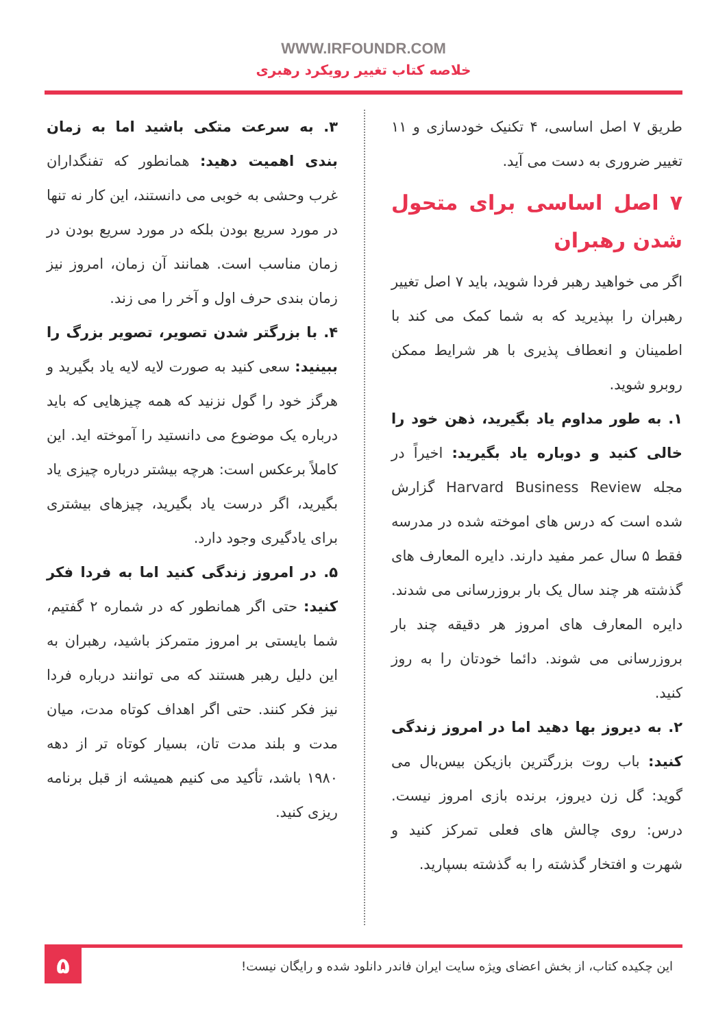WWW.IRFOUNDR.COM
خلاصه کتاب تغییر رویکرد رهبری
طریق ۷ اصل اساسی، ۴ تکنیک خودسازی و ۱۱ تغییر ضروری به دست می آید.
۷ اصل اساسی برای متحول شدن رهبران
اگر می خواهید رهبر فردا شوید، باید ۷ اصل تغییر رهبران را بپذیرید که به شما کمک می کند با اطمینان و انعطاف پذیری با هر شرایط ممکن روبرو شوید.
۱. به طور مداوم یاد بگیرید، ذهن خود را خالی کنید و دوباره یاد بگیرید: اخیراً در مجله Harvard Business Review گزارش شده است که درس های اموخته شده در مدرسه فقط ۵ سال عمر مفید دارند. دایره المعارف های گذشته هر چند سال یک بار بروزرسانی می شدند. دایره المعارف های امروز هر دقیقه چند بار بروزرسانی می شوند. دائما خودتان را به روز کنید.
۲. به دیروز بها دهید اما در امروز زندگی کنید: باب روت بزرگترین بازیکن بیس‌بال می گوید: گل زن دیروز، برنده بازی امروز نیست. درس: روی چالش های فعلی تمرکز کنید و شهرت و افتخار گذشته را به گذشته بسپارید.
۳. به سرعت متکی باشید اما به زمان بندی اهمیت دهید: همانطور که تفنگداران غرب وحشی به خوبی می دانستند، این کار نه تنها در مورد سریع بودن بلکه در مورد سریع بودن در زمان مناسب است. همانند آن زمان، امروز نیز زمان بندی حرف اول و آخر را می زند.
۴. با بزرگتر شدن تصویر، تصویر بزرگ را ببینید: سعی کنید به صورت لایه لایه یاد بگیرید و هرگز خود را گول نزنید که همه چیزهایی که باید درباره یک موضوع می دانستید را آموخته اید. این کاملاً برعکس است: هرچه بیشتر درباره چیزی یاد بگیرید، اگر درست یاد بگیرید، چیزهای بیشتری برای یادگیری وجود دارد.
۵. در امروز زندگی کنید اما به فردا فکر کنید: حتی اگر همانطور که در شماره ۲ گفتیم، شما بایستی بر امروز متمرکز باشید، رهبران به این دلیل رهبر هستند که می توانند درباره فردا نیز فکر کنند. حتی اگر اهداف کوتاه مدت، میان مدت و بلند مدت تان، بسیار کوتاه تر از دهه ۱۹۸۰ باشد، تأکید می کنیم همیشه از قبل برنامه ریزی کنید.
این چکیده کتاب، از بخش اعضای ویژه سایت ایران فاندر دانلود شده و رایگان نیست!
۵